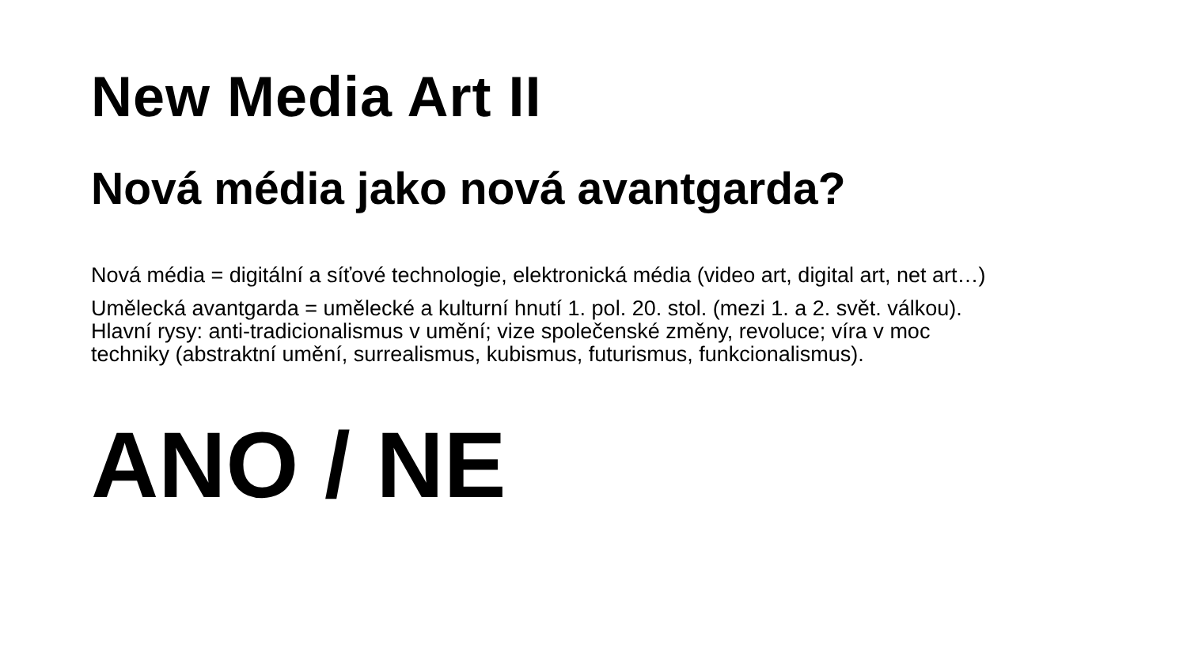New Media Art II
Nová média jako nová avantgarda?
Nová média = digitální a síťové technologie, elektronická média (video art, digital art, net art…)
Umělecká avantgarda = umělecké a kulturní hnutí 1. pol. 20. stol. (mezi 1. a 2. svět. válkou).
Hlavní rysy: anti-tradicionalismus v umění; vize společenské změny, revoluce; víra v moc
techniky (abstraktní umění, surrealismus, kubismus, futurismus, funkcionalismus).
ANO / NE